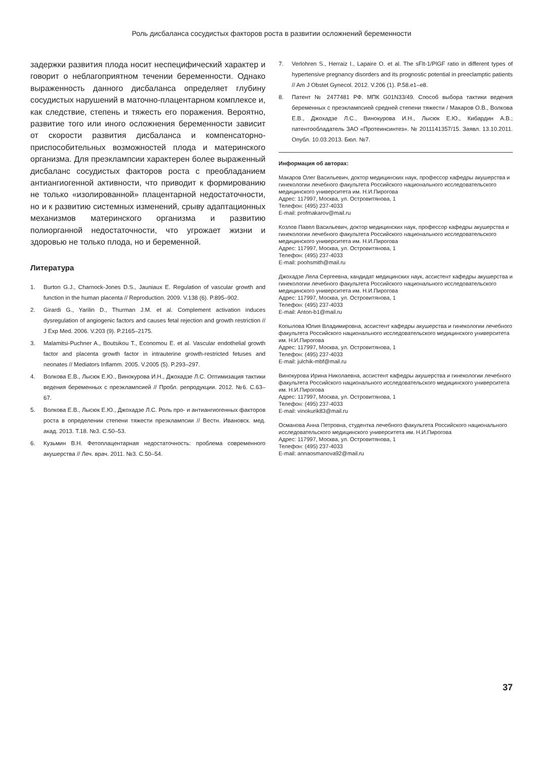Роль дисбаланса сосудистых факторов роста в развитии осложнений беременности
задержки развития плода носит неспецифический характер и говорит о неблагоприятном течении беременности. Однако выраженность данного дисбаланса определяет глубину сосудистых нарушений в маточно-плацентарном комплексе и, как следствие, степень и тяжесть его поражения. Вероятно, развитие того или иного осложнения беременности зависит от скорости развития дисбаланса и компенсаторно-приспособительных возможностей плода и материнского организма. Для преэклампсии характерен более выраженный дисбаланс сосудистых факторов роста с преобладанием антиангиогенной активности, что приводит к формированию не только «изолированной» плацентарной недостаточности, но и к развитию системных изменений, срыву адаптационных механизмов материнского организма и развитию полиорганной недостаточности, что угрожает жизни и здоровью не только плода, но и беременной.
Литература
1. Burton G.J., Charnock-Jones D.S., Jauniaux E. Regulation of vascular growth and function in the human placenta // Reproduction. 2009. V.138 (6). P.895–902.
2. Girardi G., Yarilin D., Thurman J.M. et al. Complement activation induces dysregulation of angiogenic factors and causes fetal rejection and growth restriction // J Exp Med. 2006. V.203 (9). P.2165–2175.
3. Malamitsi-Puchner A., Boutsikou T., Economou E. et al. Vascular endothelial growth factor and placenta growth factor in intrauterine growth-restricted fetuses and neonates // Mediators Inflamm. 2005. V.2005 (5). P.293–297.
4. Волкова Е.В., Лысюк Е.Ю., Винокурова И.Н., Джохадзе Л.С. Оптимизация тактики ведения беременных с преэклампсией // Пробл. репродукции. 2012. №6. С.63–67.
5. Волкова Е.В., Лысюк Е.Ю., Джохадзе Л.С. Роль про- и антиангиогенных факторов роста в определении степени тяжести преэклампсии // Вестн. Ивановск. мед. акад. 2013. Т.18. №3. С.50–53.
6. Кузьмин В.Н. Фетоплацентарная недостаточность: проблема современного акушерства // Леч. врач. 2011. №3. С.50–54.
7. Verlohren S., Herraiz I., Lapaire O. et al. The sFlt-1/PlGF ratio in different types of hypertensive pregnancy disorders and its prognostic potential in preeclamptic patients // Am J Obstet Gynecol. 2012. V.206 (1). P.58.e1–e8.
8. Патент № 2477481 РФ. МПК G01N33/49. Способ выбора тактики ведения беременных с преэклампсией средней степени тяжести / Макаров О.В., Волкова Е.В., Джохадзе Л.С., Винокурова И.Н., Лысюк Е.Ю., Кибардин А.В.; патентообладатель ЗАО «Протеинсинтез». № 2011141357/15. Заявл. 13.10.2011. Опубл. 10.03.2013. Бюл. №7.
Информация об авторах:
Макаров Олег Васильевич, доктор медицинских наук, профессор кафедры акушерства и гинекологии лечебного факультета Российского национального исследовательского медицинского университета им. Н.И.Пирогова
Адрес: 117997, Москва, ул. Островитянова, 1
Телефон: (495) 237-4033
E-mail: profmakarov@mail.ru
Козлов Павел Васильевич, доктор медицинских наук, профессор кафедры акушерства и гинекологии лечебного факультета Российского национального исследовательского медицинского университета им. Н.И.Пирогова
Адрес: 117997, Москва, ул. Островитянова, 1
Телефон: (495) 237-4033
E-mail: poohsmith@mail.ru
Джохадзе Лела Сергеевна, кандидат медицинских наук, ассистент кафедры акушерства и гинекологии лечебного факультета Российского национального исследовательского медицинского университета им. Н.И.Пирогова
Адрес: 117997, Москва, ул. Островитянова, 1
Телефон: (495) 237-4033
E-mail: Anton-b1@mail.ru
Копылова Юлия Владимировна, ассистент кафедры акушерства и гинекологии лечебного факультета Российского национального исследовательского медицинского университета им. Н.И.Пирогова
Адрес: 117997, Москва, ул. Островитянова, 1
Телефон: (495) 237-4033
E-mail: julchik-mbf@mail.ru
Винокурова Ирина Николаевна, ассистент кафедры акушерства и гинекологии лечебного факультета Российского национального исследовательского медицинского университета им. Н.И.Пирогова
Адрес: 117997, Москва, ул. Островитянова, 1
Телефон: (495) 237-4033
E-mail: vinokurik83@mail.ru
Османова Анна Петровна, студентка лечебного факультета Российского национального исследовательского медицинского университета им. Н.И.Пирогова
Адрес: 117997, Москва, ул. Островитянова, 1
Телефон: (495) 237-4033
E-mail: annaosmanova92@mail.ru
37